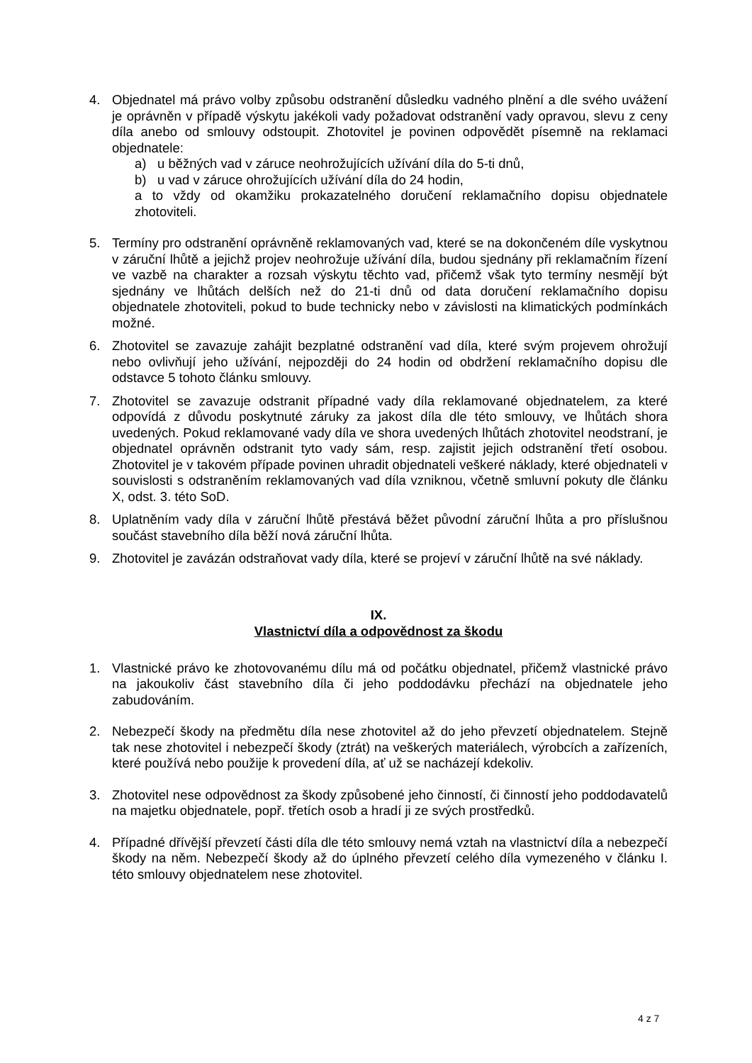4. Objednatel má právo volby způsobu odstranění důsledku vadného plnění a dle svého uvážení je oprávněn v případě výskytu jakékoli vady požadovat odstranění vady opravou, slevu z ceny díla anebo od smlouvy odstoupit. Zhotovitel je povinen odpovědět písemně na reklamaci objednatele:
a) u běžných vad v záruce neohrožujících užívání díla do 5-ti dnů,
b) u vad v záruce ohrožujících užívání díla do 24 hodin,
a to vždy od okamžiku prokazatelného doručení reklamačního dopisu objednatele zhotoviteli.
5. Termíny pro odstranění oprávněně reklamovaných vad, které se na dokončeném díle vyskytnou v záruční lhůtě a jejichž projev neohrožuje užívání díla, budou sjednány při reklamačním řízení ve vazbě na charakter a rozsah výskytu těchto vad, přičemž však tyto termíny nesmějí být sjednány ve lhůtách delších než do 21-ti dnů od data doručení reklamačního dopisu objednatele zhotoviteli, pokud to bude technicky nebo v závislosti na klimatických podmínkách možné.
6. Zhotovitel se zavazuje zahájit bezplatné odstranění vad díla, které svým projevem ohrožují nebo ovlivňují jeho užívání, nejpozději do 24 hodin od obdržení reklamačního dopisu dle odstavce 5 tohoto článku smlouvy.
7. Zhotovitel se zavazuje odstranit případné vady díla reklamované objednatelem, za které odpovídá z důvodu poskytnuté záruky za jakost díla dle této smlouvy, ve lhůtách shora uvedených. Pokud reklamované vady díla ve shora uvedených lhůtách zhotovitel neodstraní, je objednatel oprávněn odstranit tyto vady sám, resp. zajistit jejich odstranění třetí osobou. Zhotovitel je v takovém případe povinen uhradit objednateli veškeré náklady, které objednateli v souvislosti s odstraněním reklamovaných vad díla vzniknou, včetně smluvní pokuty dle článku X, odst. 3. této SoD.
8. Uplatněním vady díla v záruční lhůtě přestává běžet původní záruční lhůta a pro příslušnou součást stavebního díla běží nová záruční lhůta.
9. Zhotovitel je zavázán odstraňovat vady díla, které se projeví v záruční lhůtě na své náklady.
IX.
Vlastnictví díla a odpovědnost za škodu
1. Vlastnické právo ke zhotovovanému dílu má od počátku objednatel, přičemž vlastnické právo na jakoukoliv část stavebního díla či jeho poddodávku přechází na objednatele jeho zabudováním.
2. Nebezpečí škody na předmětu díla nese zhotovitel až do jeho převzetí objednatelem. Stejně tak nese zhotovitel i nebezpečí škody (ztrát) na veškerých materiálech, výrobcích a zařízeních, které používá nebo použije k provedení díla, ať už se nacházejí kdekoliv.
3. Zhotovitel nese odpovědnost za škody způsobené jeho činností, či činností jeho poddodavatelů na majetku objednatele, popř. třetích osob a hradí ji ze svých prostředků.
4. Případné dřívější převzetí části díla dle této smlouvy nemá vztah na vlastnictví díla a nebezpečí škody na něm. Nebezpečí škody až do úplného převzetí celého díla vymezeného v článku I. této smlouvy objednatelem nese zhotovitel.
4 z 7